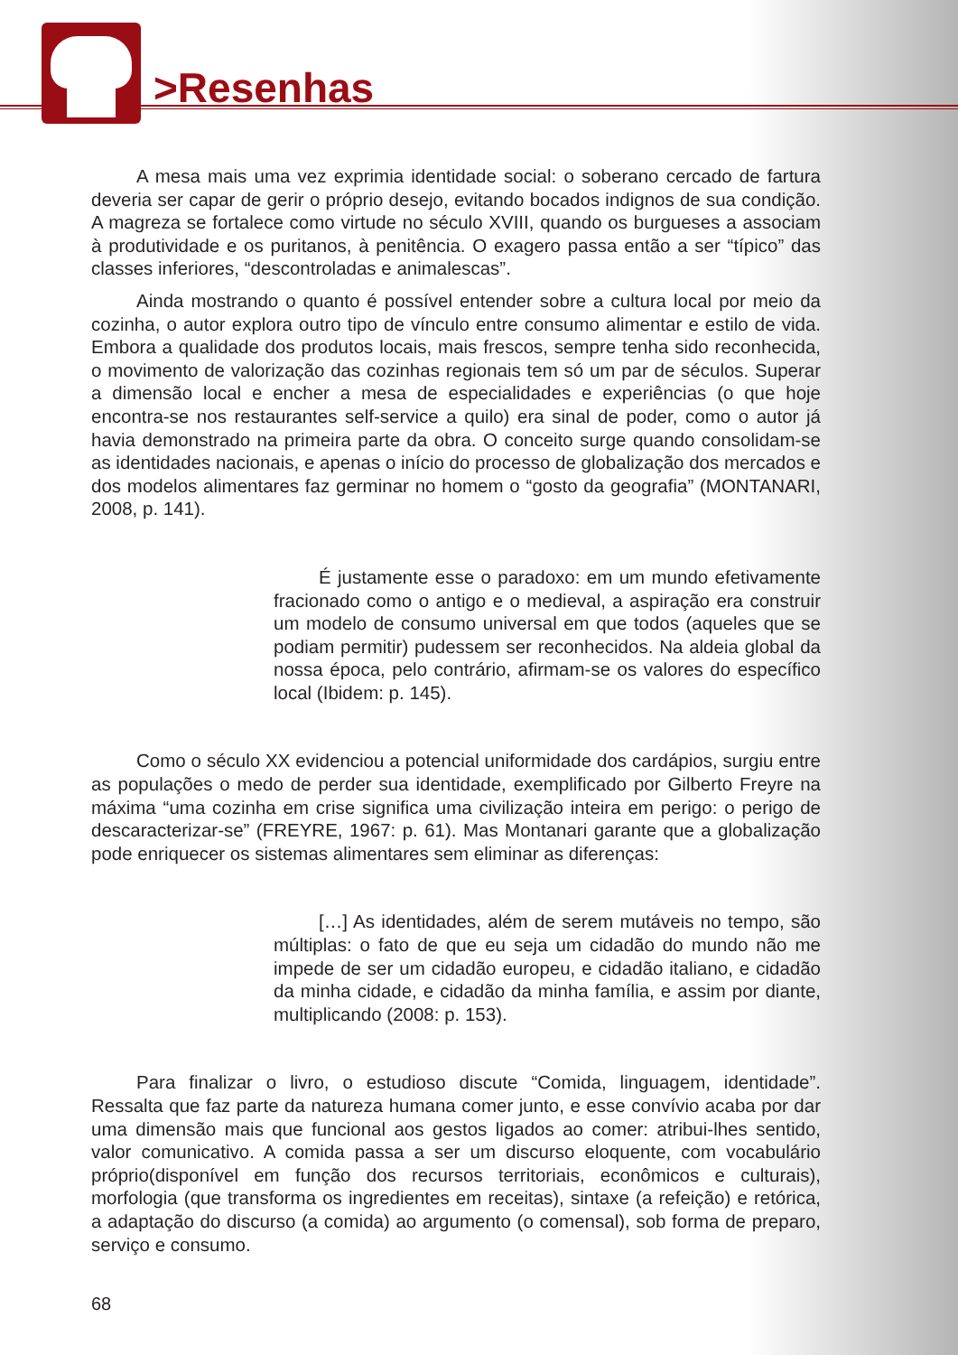>Resenhas
A mesa mais uma vez exprimia identidade social: o soberano cercado de fartura deveria ser capar de gerir o próprio desejo, evitando bocados indignos de sua condição. A magreza se fortalece como virtude no século XVIII, quando os burgueses a associam à produtividade e os puritanos, à penitência. O exagero passa então a ser “típico” das classes inferiores, “descontroladas e animalescas”.
Ainda mostrando o quanto é possível entender sobre a cultura local por meio da cozinha, o autor explora outro tipo de vínculo entre consumo alimentar e estilo de vida. Embora a qualidade dos produtos locais, mais frescos, sempre tenha sido reconhecida, o movimento de valorização das cozinhas regionais tem só um par de séculos. Superar a dimensão local e encher a mesa de especialidades e experiências (o que hoje encontra-se nos restaurantes self-service a quilo) era sinal de poder, como o autor já havia demonstrado na primeira parte da obra. O conceito surge quando consolidam-se as identidades nacionais, e apenas o início do processo de globalização dos mercados e dos modelos alimentares faz germinar no homem o “gosto da geografia” (MONTANARI, 2008, p. 141).
É justamente esse o paradoxo: em um mundo efetivamente fracionado como o antigo e o medieval, a aspiração era construir um modelo de consumo universal em que todos (aqueles que se podiam permitir) pudessem ser reconhecidos. Na aldeia global da nossa época, pelo contrário, afirmam-se os valores do específico local (Ibidem: p. 145).
Como o século XX evidenciou a potencial uniformidade dos cardápios, surgiu entre as populações o medo de perder sua identidade, exemplificado por Gilberto Freyre na máxima “uma cozinha em crise significa uma civilização inteira em perigo: o perigo de descaracterizar-se” (FREYRE, 1967: p. 61). Mas Montanari garante que a globalização pode enriquecer os sistemas alimentares sem eliminar as diferenças:
[…] As identidades, além de serem mutáveis no tempo, são múltiplas: o fato de que eu seja um cidadão do mundo não me impede de ser um cidadão europeu, e cidadão italiano, e cidadão da minha cidade, e cidadão da minha família, e assim por diante, multiplicando (2008: p. 153).
Para finalizar o livro, o estudioso discute “Comida, linguagem, identidade”. Ressalta que faz parte da natureza humana comer junto, e esse convívio acaba por dar uma dimensão mais que funcional aos gestos ligados ao comer: atribui-lhes sentido, valor comunicativo. A comida passa a ser um discurso eloquente, com vocabulário próprio(disponível em função dos recursos territoriais, econômicos e culturais), morfologia (que transforma os ingredientes em receitas), sintaxe (a refeição) e retórica, a adaptação do discurso (a comida) ao argumento (o comensal), sob forma de preparo, serviço e consumo.
68